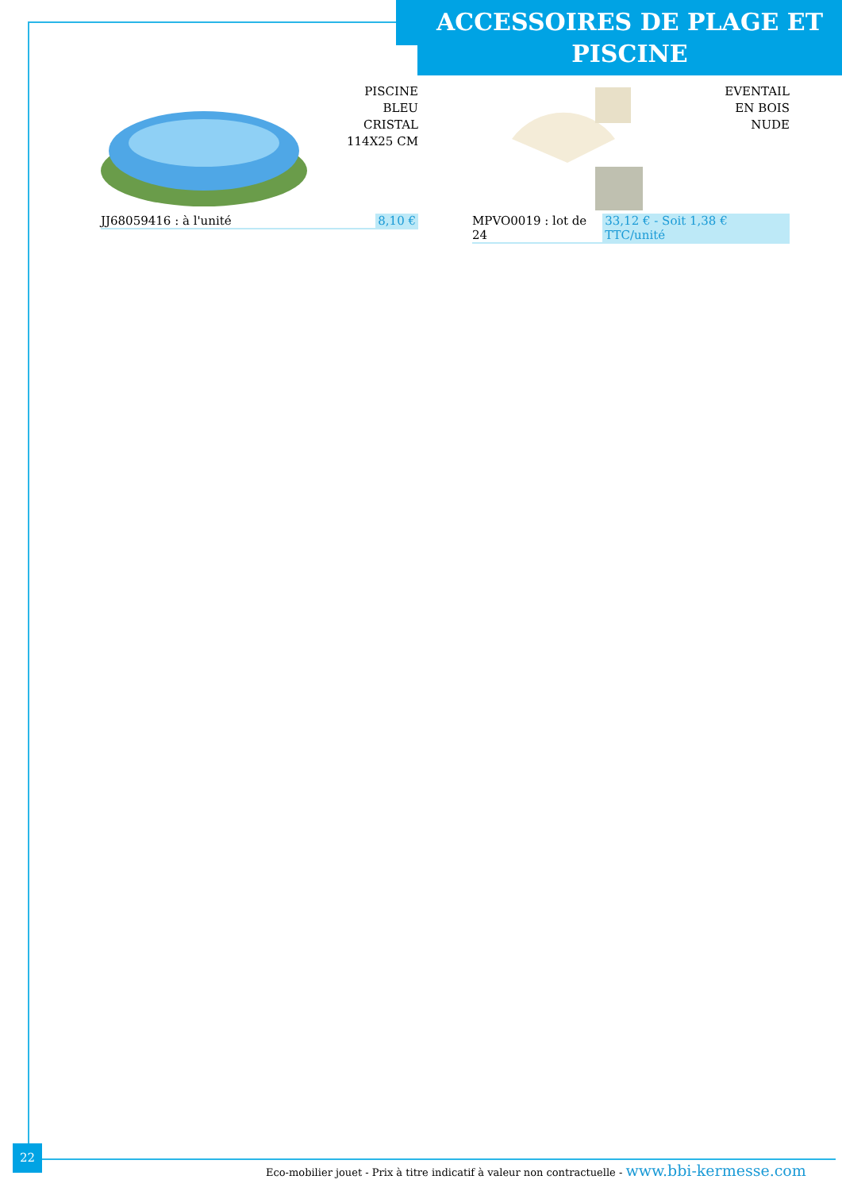ACCESSOIRES DE PLAGE ET PISCINE
PISCINE
BLEU
CRISTAL
114X25 CM
JJ68059416 : à l'unité 8,10 €
EVENTAIL
EN BOIS
NUDE
MPVO0019 : lot de 24 33,12 € - Soit 1,38 € TTC/unité
22
Eco-mobilier jouet - Prix à titre indicatif à valeur non contractuelle - www.bbi-kermesse.com